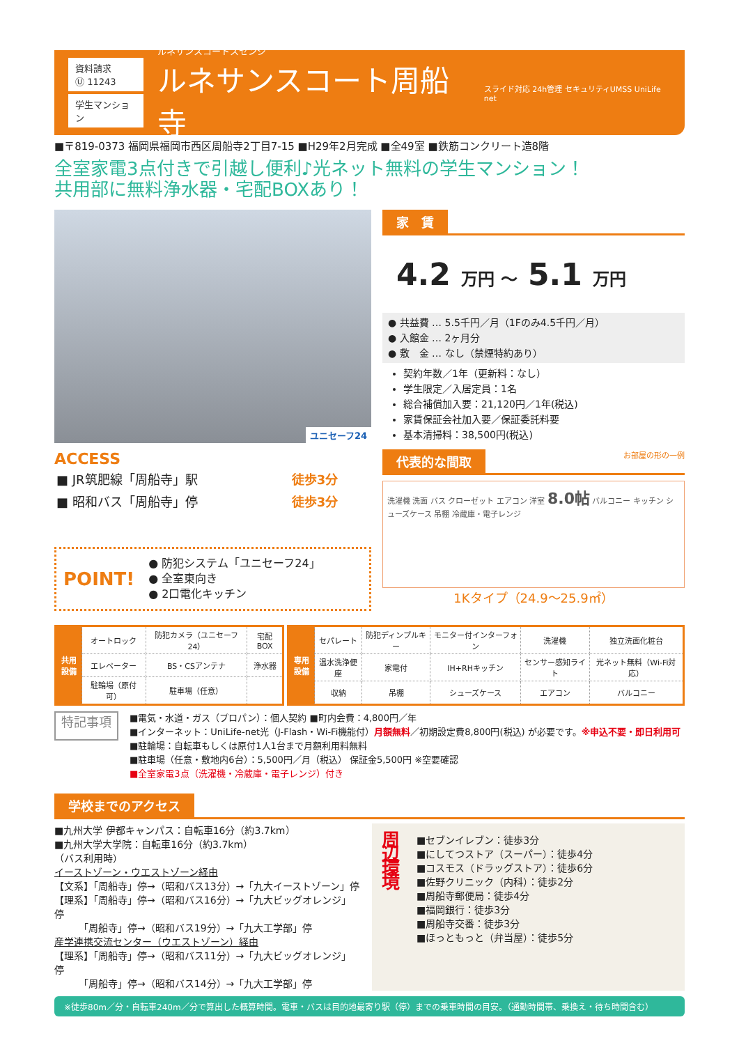資料請求
Ⓤ 11243
学生マンション
ルネサンスコートスセンジ
ルネサンスコート周船寺
スライド対応 24h管理 セキュリティUMSS UniLife net
■〒819-0373 福岡県福岡市西区周船寺2丁目7-15 ■H29年2月完成 ■全49室 ■鉄筋コンクリート造8階
全室家電3点付きで引越し便利♪光ネット無料の学生マンション！
共用部に無料浄水器・宅配BOXあり！
ユニセーフ24
ACCESS
| ■ JR筑肥線「周船寺」駅 | 徒歩3分 |
| ■ 昭和バス「周船寺」停 | 徒歩3分 |
POINT!
● 防犯システム「ユニセーフ24」
● 全室東向き
● 2口電化キッチン
家　賃
4.2 万円 ～ 5.1 万円
● 共益費 … 5.5千円／月（1Fのみ4.5千円／月）
● 入館金 … 2ヶ月分
● 敷　金 … なし（禁煙特約あり）
契約年数／1年（更新料：なし）
学生限定／入居定員：1名
総合補償加入要：21,120円／1年(税込)
家賃保証会社加入要／保証委託料要
基本清掃料：38,500円(税込)
代表的な間取 お部屋の形の一例
洗濯機 洗面 バス クローゼット エアコン 洋室 8.0帖 バルコニー キッチン シューズケース 吊棚 冷蔵庫・電子レンジ
1Kタイプ（24.9～25.9㎡）
| 共用設備 | オートロック | 防犯カメラ（ユニセーフ24） | 宅配BOX |
| | エレベーター | BS・CSアンテナ | 浄水器 |
| | 駐輪場（原付可） | 駐車場（任意） | |
| 専用設備 | セパレート | 防犯ディンプルキー | モニター付インターフォン | 洗濯機 | 独立洗面化粧台 |
| | 温水洗浄便座 | 家電付 | IH+RHキッチン | センサー感知ライト | 光ネット無料（Wi-Fi対応） |
| | 収納 | 吊棚 | シューズケース | エアコン | バルコニー |
特記事項
■電気・水道・ガス（プロパン）：個人契約 ■町内会費：4,800円／年
■インターネット：UniLife-net光（J-Flash・Wi-Fi機能付）月額無料／初期設定費8,800円(税込) が必要です。※申込不要・即日利用可
■駐輪場：自転車もしくは原付1人1台まで月額利用料無料
■駐車場（任意・敷地内6台）：5,500円／月（税込） 保証金5,500円 ※空要確認
■全室家電3点（洗濯機・冷蔵庫・電子レンジ）付き
学校までのアクセス
■九州大学 伊都キャンパス：自転車16分（約3.7km）
■九州大学大学院：自転車16分（約3.7km）
（バス利用時）
イーストゾーン・ウエストゾーン経由
【文系】「周船寺」停→（昭和バス13分）→「九大イーストゾーン」停
【理系】「周船寺」停→（昭和バス16分）→「九大ビッグオレンジ」停
　　　「周船寺」停→（昭和バス19分）→「九大工学部」停
産学連携交流センター（ウエストゾーン）経由
【理系】「周船寺」停→（昭和バス11分）→「九大ビッグオレンジ」停
　　　「周船寺」停→（昭和バス14分）→「九大工学部」停
周辺環境
■セブンイレブン：徒歩3分
■にしてつストア（スーパー）：徒歩4分
■コスモス（ドラッグストア）：徒歩6分
■佐野クリニック（内科）：徒歩2分
■周船寺郵便局：徒歩4分
■福岡銀行：徒歩3分
■周船寺交番：徒歩3分
■ほっともっと（弁当屋）：徒歩5分
※徒歩80m／分・自転車240m／分で算出した概算時間。電車・バスは目的地最寄り駅（停）までの乗車時間の目安。（通勤時間帯、乗換え・待ち時間含む）